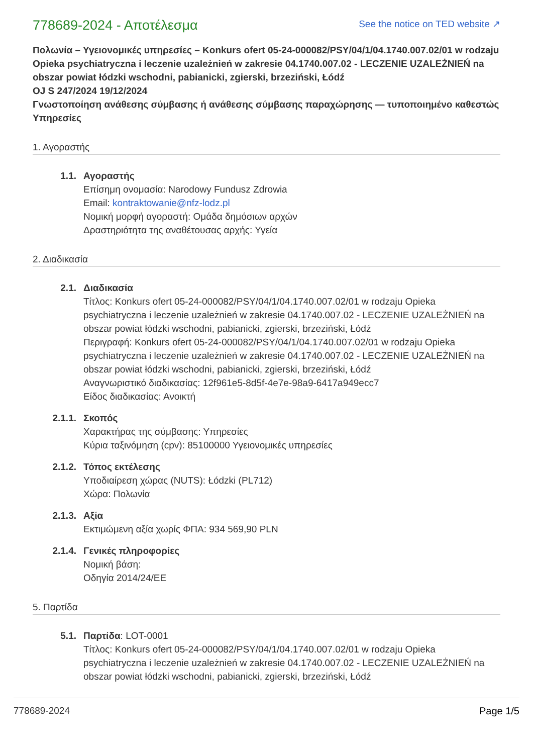778689-2024 - Αποτέλεσμα
See the notice on TED website ↗
Πολωνία – Υγειονομικές υπηρεσίες – Konkurs ofert 05-24-000082/PSY/04/1/04.1740.007.02/01 w rodzaju Opieka psychiatryczna i leczenie uzależnień w zakresie 04.1740.007.02 - LECZENIE UZALEŻNIEŃ na obszar powiat łódzki wschodni, pabianicki, zgierski, brzeziński, Łódź
OJ S 247/2024 19/12/2024
Γνωστοποίηση ανάθεσης σύμβασης ή ανάθεσης σύμβασης παραχώρησης — τυποποιημένο καθεστώς
Υπηρεσίες
1. Αγοραστής
1.1. Αγοραστής
Επίσημη ονομασία: Narodowy Fundusz Zdrowia
Email: kontraktowanie@nfz-lodz.pl
Νομική μορφή αγοραστή: Ομάδα δημόσιων αρχών
Δραστηριότητα της αναθέτουσας αρχής: Υγεία
2. Διαδικασία
2.1. Διαδικασία
Τίτλος: Konkurs ofert 05-24-000082/PSY/04/1/04.1740.007.02/01 w rodzaju Opieka psychiatryczna i leczenie uzależnień w zakresie 04.1740.007.02 - LECZENIE UZALEŻNIEŃ na obszar powiat łódzki wschodni, pabianicki, zgierski, brzeziński, Łódź
Περιγραφή: Konkurs ofert 05-24-000082/PSY/04/1/04.1740.007.02/01 w rodzaju Opieka psychiatryczna i leczenie uzależnień w zakresie 04.1740.007.02 - LECZENIE UZALEŻNIEŃ na obszar powiat łódzki wschodni, pabianicki, zgierski, brzeziński, Łódź
Αναγνωριστικό διαδικασίας: 12f961e5-8d5f-4e7e-98a9-6417a949ecc7
Είδος διαδικασίας: Ανοικτή
2.1.1. Σκοπός
Χαρακτήρας της σύμβασης: Υπηρεσίες
Κύρια ταξινόμηση (cpv): 85100000 Υγειονομικές υπηρεσίες
2.1.2. Τόπος εκτέλεσης
Υποδιαίρεση χώρας (NUTS): Łódzki (PL712)
Χώρα: Πολωνία
2.1.3. Αξία
Εκτιμώμενη αξία χωρίς ΦΠΑ: 934 569,90 PLN
2.1.4. Γενικές πληροφορίες
Νομική βάση:
Οδηγία 2014/24/ΕΕ
5. Παρτίδα
5.1. Παρτίδα: LOT-0001
Τίτλος: Konkurs ofert 05-24-000082/PSY/04/1/04.1740.007.02/01 w rodzaju Opieka psychiatryczna i leczenie uzależnień w zakresie 04.1740.007.02 - LECZENIE UZALEŻNIEŃ na obszar powiat łódzki wschodni, pabianicki, zgierski, brzeziński, Łódź
778689-2024 Page 1/5